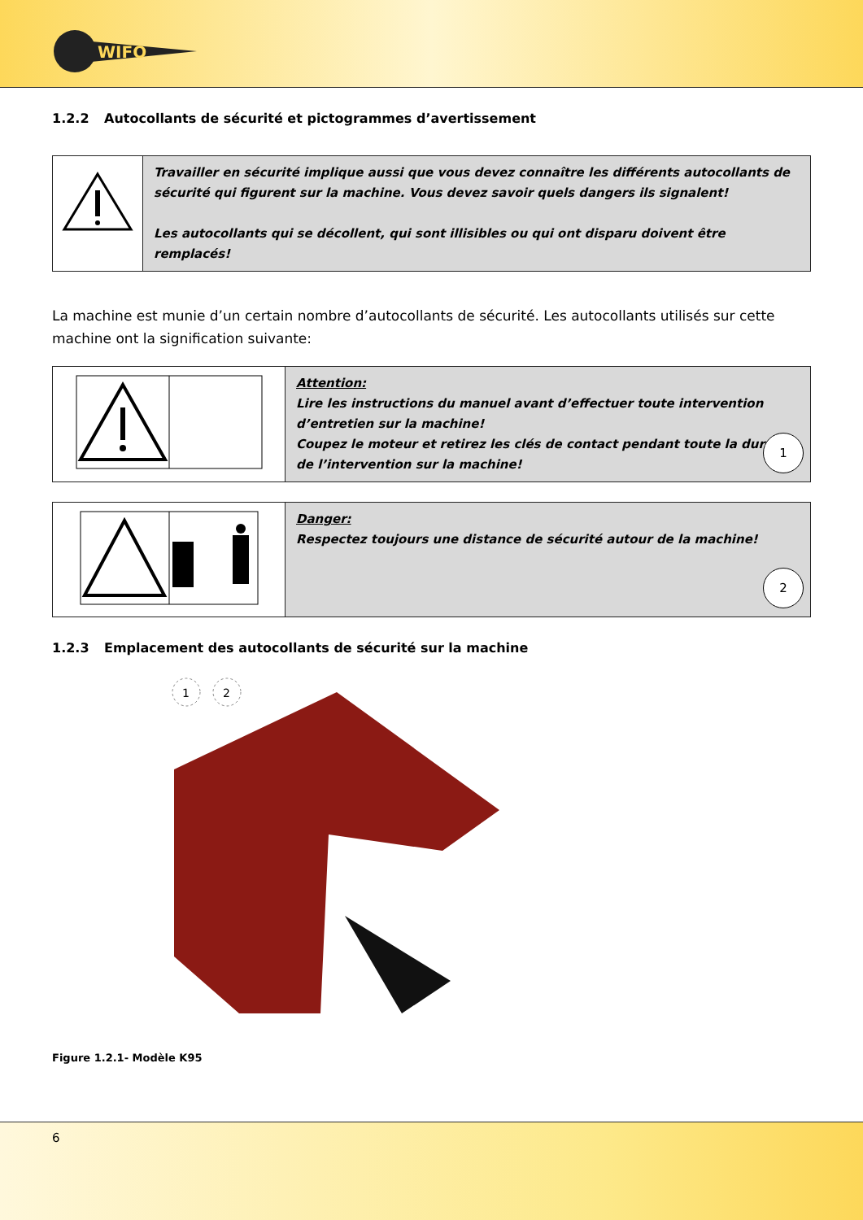WIFO
1.2.2 Autocollants de sécurité et pictogrammes d’avertissement
| | Travailler en sécurité implique aussi que vous devez connaître les différents autocollants de sécurité qui figurent sur la machine. Vous devez savoir quels dangers ils signalent! Les autocollants qui se décollent, qui sont illisibles ou qui ont disparu doivent être remplacés! |
La machine est munie d’un certain nombre d’autocollants de sécurité. Les autocollants utilisés sur cette machine ont la signification suivante:
| | Attention: Lire les instructions du manuel avant d’effectuer toute intervention d’entretien sur la machine! Coupez le moteur et retirez les clés de contact pendant toute la durée de l’intervention sur la machine! 1 |
| | Danger: Respectez toujours une distance de sécurité autour de la machine! 2 |
1.2.3 Emplacement des autocollants de sécurité sur la machine
1
2
Figure 1.2.1- Modèle K95
6